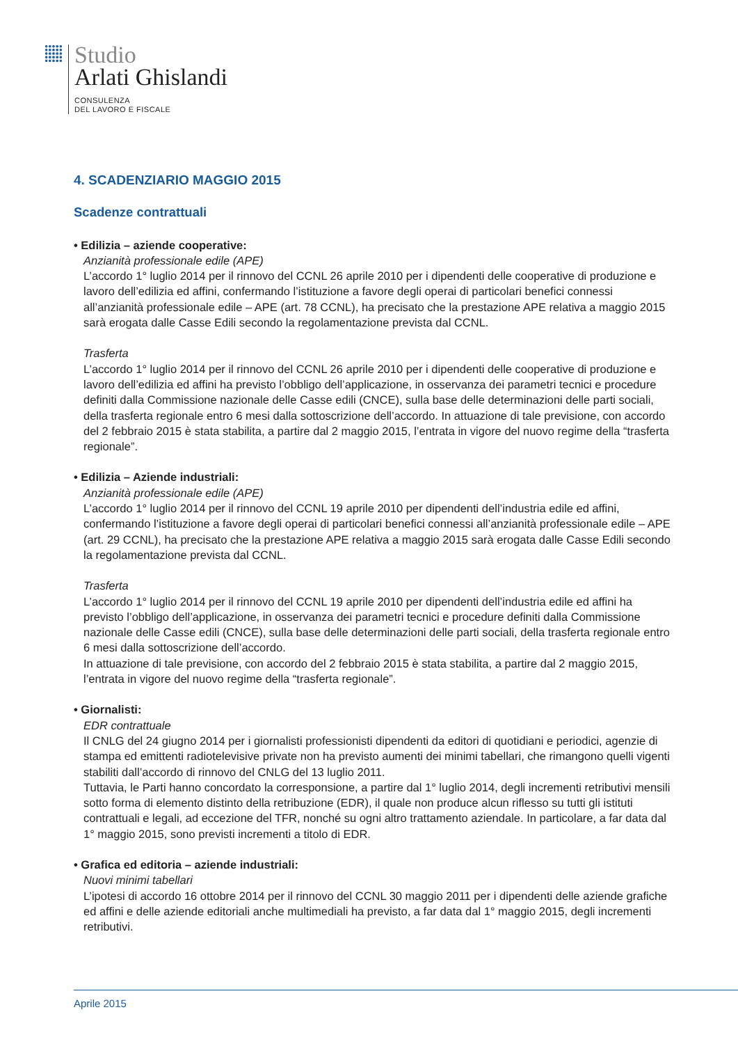Studio
Arlati Ghislandi
CONSULENZA
DEL LAVORO E FISCALE
4. SCADENZIARIO MAGGIO 2015
Scadenze contrattuali
• Edilizia – aziende cooperative:
Anzianità professionale edile (APE)
L’accordo 1° luglio 2014 per il rinnovo del CCNL 26 aprile 2010 per i dipendenti delle cooperative di produzione e lavoro dell’edilizia ed affini, confermando l’istituzione a favore degli operai di particolari benefici connessi all’anzianità professionale edile – APE (art. 78 CCNL), ha precisato che la prestazione APE relativa a maggio 2015 sarà erogata dalle Casse Edili secondo la regolamentazione prevista dal CCNL.
Trasferta
L’accordo 1° luglio 2014 per il rinnovo del CCNL 26 aprile 2010 per i dipendenti delle cooperative di produzione e lavoro dell’edilizia ed affini ha previsto l’obbligo dell’applicazione, in osservanza dei parametri tecnici e procedure definiti dalla Commissione nazionale delle Casse edili (CNCE), sulla base delle determinazioni delle parti sociali, della trasferta regionale entro 6 mesi dalla sottoscrizione dell’accordo. In attuazione di tale previsione, con accordo del 2 febbraio 2015 è stata stabilita, a partire dal 2 maggio 2015, l’entrata in vigore del nuovo regime della “trasferta regionale”.
• Edilizia – Aziende industriali:
Anzianità professionale edile (APE)
L’accordo 1° luglio 2014 per il rinnovo del CCNL 19 aprile 2010 per dipendenti dell’industria edile ed affini, confermando l’istituzione a favore degli operai di particolari benefici connessi all’anzianità professionale edile – APE (art. 29 CCNL), ha precisato che la prestazione APE relativa a maggio 2015 sarà erogata dalle Casse Edili secondo la regolamentazione prevista dal CCNL.
Trasferta
L’accordo 1° luglio 2014 per il rinnovo del CCNL 19 aprile 2010 per dipendenti dell’industria edile ed affini ha previsto l’obbligo dell’applicazione, in osservanza dei parametri tecnici e procedure definiti dalla Commissione nazionale delle Casse edili (CNCE), sulla base delle determinazioni delle parti sociali, della trasferta regionale entro 6 mesi dalla sottoscrizione dell’accordo.
In attuazione di tale previsione, con accordo del 2 febbraio 2015 è stata stabilita, a partire dal 2 maggio 2015, l’entrata in vigore del nuovo regime della “trasferta regionale”.
• Giornalisti:
EDR contrattuale
Il CNLG del 24 giugno 2014 per i giornalisti professionisti dipendenti da editori di quotidiani e periodici, agenzie di stampa ed emittenti radiotelevisive private non ha previsto aumenti dei minimi tabellari, che rimangono quelli vigenti stabiliti dall’accordo di rinnovo del CNLG del 13 luglio 2011.
Tuttavia, le Parti hanno concordato la corresponsione, a partire dal 1° luglio 2014, degli incrementi retributivi mensili sotto forma di elemento distinto della retribuzione (EDR), il quale non produce alcun riflesso su tutti gli istituti contrattuali e legali, ad eccezione del TFR, nonché su ogni altro trattamento aziendale. In particolare, a far data dal 1° maggio 2015, sono previsti incrementi a titolo di EDR.
• Grafica ed editoria – aziende industriali:
Nuovi minimi tabellari
L’ipotesi di accordo 16 ottobre 2014 per il rinnovo del CCNL 30 maggio 2011 per i dipendenti delle aziende grafiche ed affini e delle aziende editoriali anche multimediali ha previsto, a far data dal 1° maggio 2015, degli incrementi retributivi.
Aprile 2015